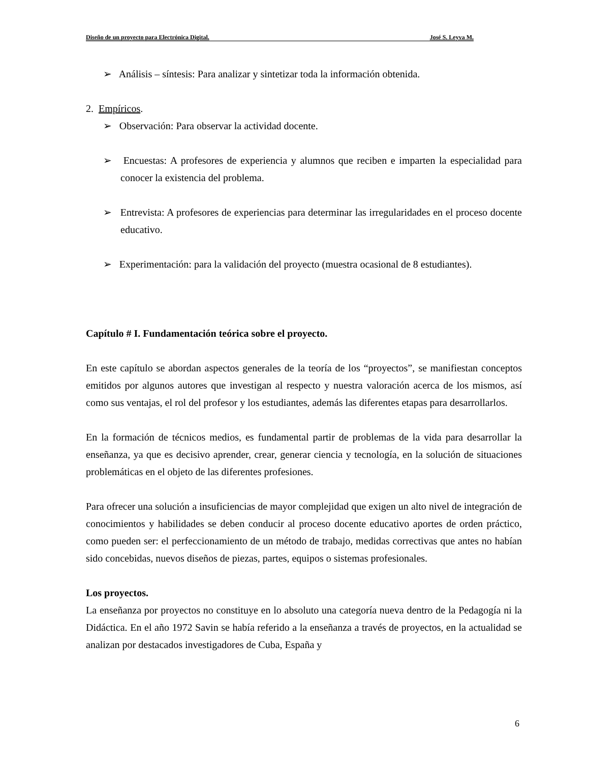Diseño de un proyecto para Electrónica Digital. José S. Leyva M.
➢ Análisis – síntesis: Para analizar y sintetizar toda la información obtenida.
2. Empíricos.
➢ Observación: Para observar la actividad docente.
➢ Encuestas: A profesores de experiencia y alumnos que reciben e imparten la especialidad para conocer la existencia del problema.
➢ Entrevista: A profesores de experiencias para determinar las irregularidades en el proceso docente educativo.
➢ Experimentación: para la validación del proyecto (muestra ocasional de 8 estudiantes).
Capítulo # I. Fundamentación teórica sobre el proyecto.
En este capítulo se abordan aspectos generales de la teoría de los “proyectos”, se manifiestan conceptos emitidos por algunos autores que investigan al respecto y nuestra valoración acerca de los mismos, así como sus ventajas, el rol del profesor y los estudiantes, además las diferentes etapas para desarrollarlos.
En la formación de técnicos medios, es fundamental partir de problemas de la vida para desarrollar la enseñanza, ya que es decisivo aprender, crear, generar ciencia y tecnología, en la solución de situaciones problemáticas en el objeto de las diferentes profesiones.
Para ofrecer una solución a insuficiencias de mayor complejidad que exigen un alto nivel de integración de conocimientos y habilidades se deben conducir al proceso docente educativo aportes de orden práctico, como pueden ser: el perfeccionamiento de un método de trabajo, medidas correctivas que antes no habían sido concebidas, nuevos diseños de piezas, partes, equipos o sistemas profesionales.
Los proyectos.
La enseñanza por proyectos no constituye en lo absoluto una categoría nueva dentro de la Pedagogía ni la Didáctica. En el año 1972 Savin se había referido a la enseñanza a través de proyectos, en la actualidad se analizan por destacados investigadores de Cuba, España y
6